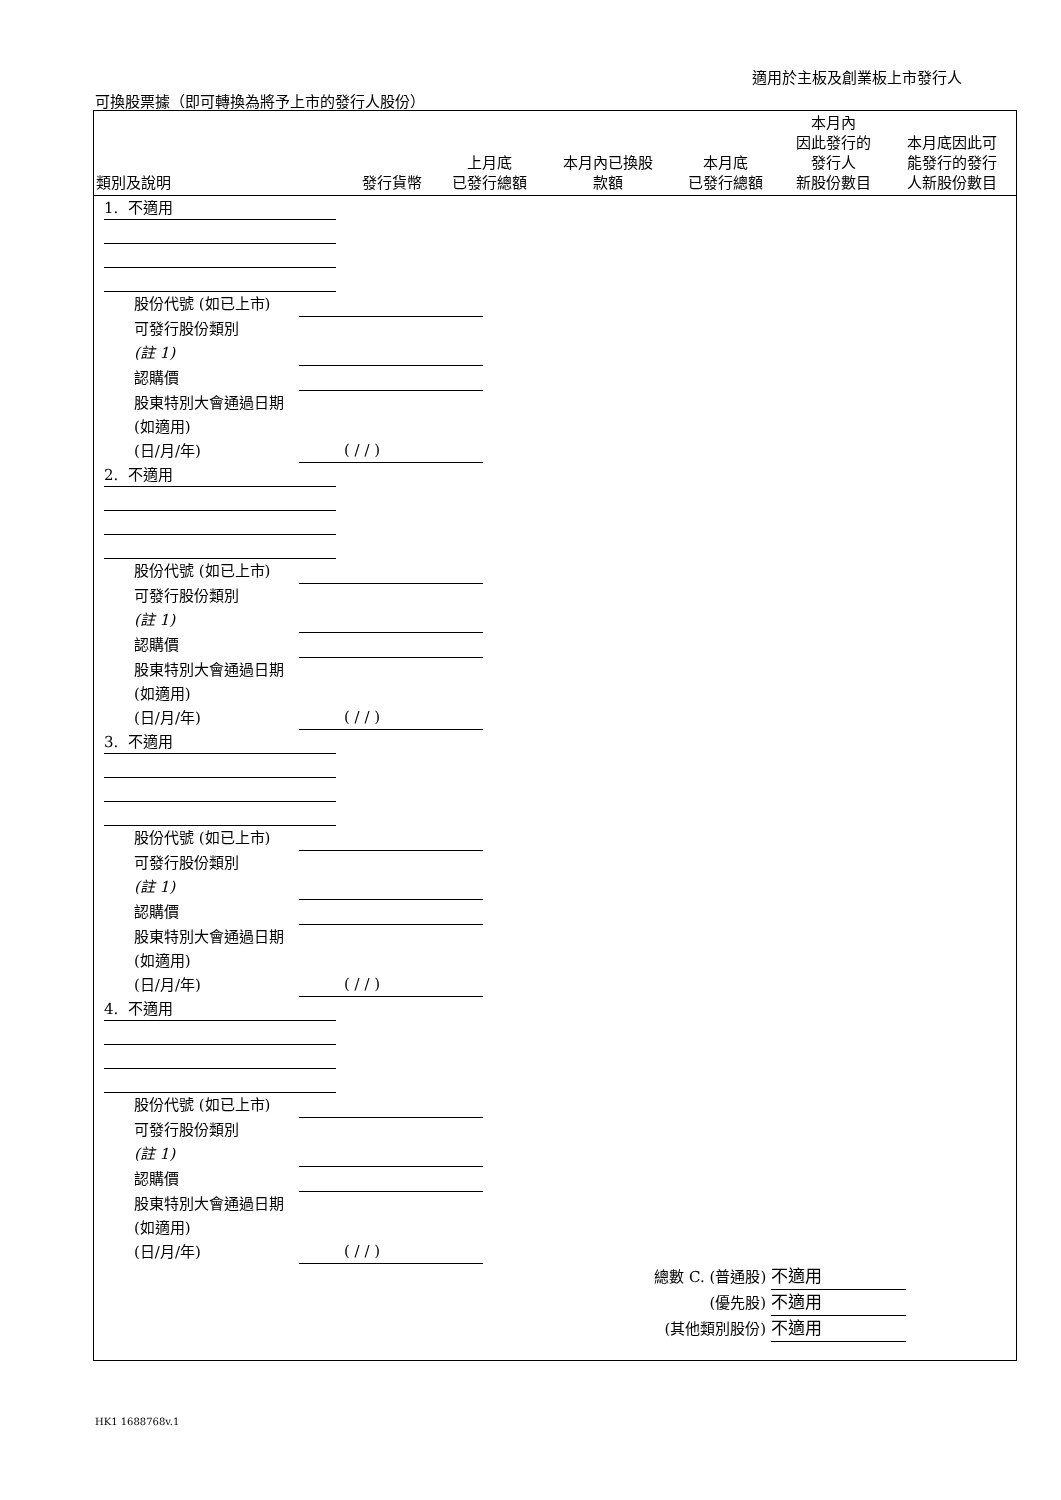適用於主板及創業板上市發行人
可換股票據（即可轉換為將予上市的發行人股份）
| 類別及說明 | 發行貨幣 | 上月底 已發行總額 | 本月內已換股 款額 | 本月底 已發行總額 | 本月內 因此發行的 發行人 新股份數目 | 本月底因此可 能發行的發行 人新股份數目 |
| --- | --- | --- | --- | --- | --- | --- |
1. 不適用
股份代號 (如已上市)
可發行股份類別
(註 1)
認購價
股東特別大會通過日期 (如適用)
(日/月/年)
( / / )
2. 不適用
股份代號 (如已上市)
可發行股份類別
(註 1)
認購價
股東特別大會通過日期 (如適用)
(日/月/年)
( / / )
3. 不適用
股份代號 (如已上市)
可發行股份類別
(註 1)
認購價
股東特別大會通過日期 (如適用)
(日/月/年)
( / / )
4. 不適用
股份代號 (如已上市)
可發行股份類別
(註 1)
認購價
股東特別大會通過日期 (如適用)
(日/月/年)
( / / )
總數 C. (普通股) 不適用
(優先股) 不適用
(其他類別股份) 不適用
HK1 1688768v.1